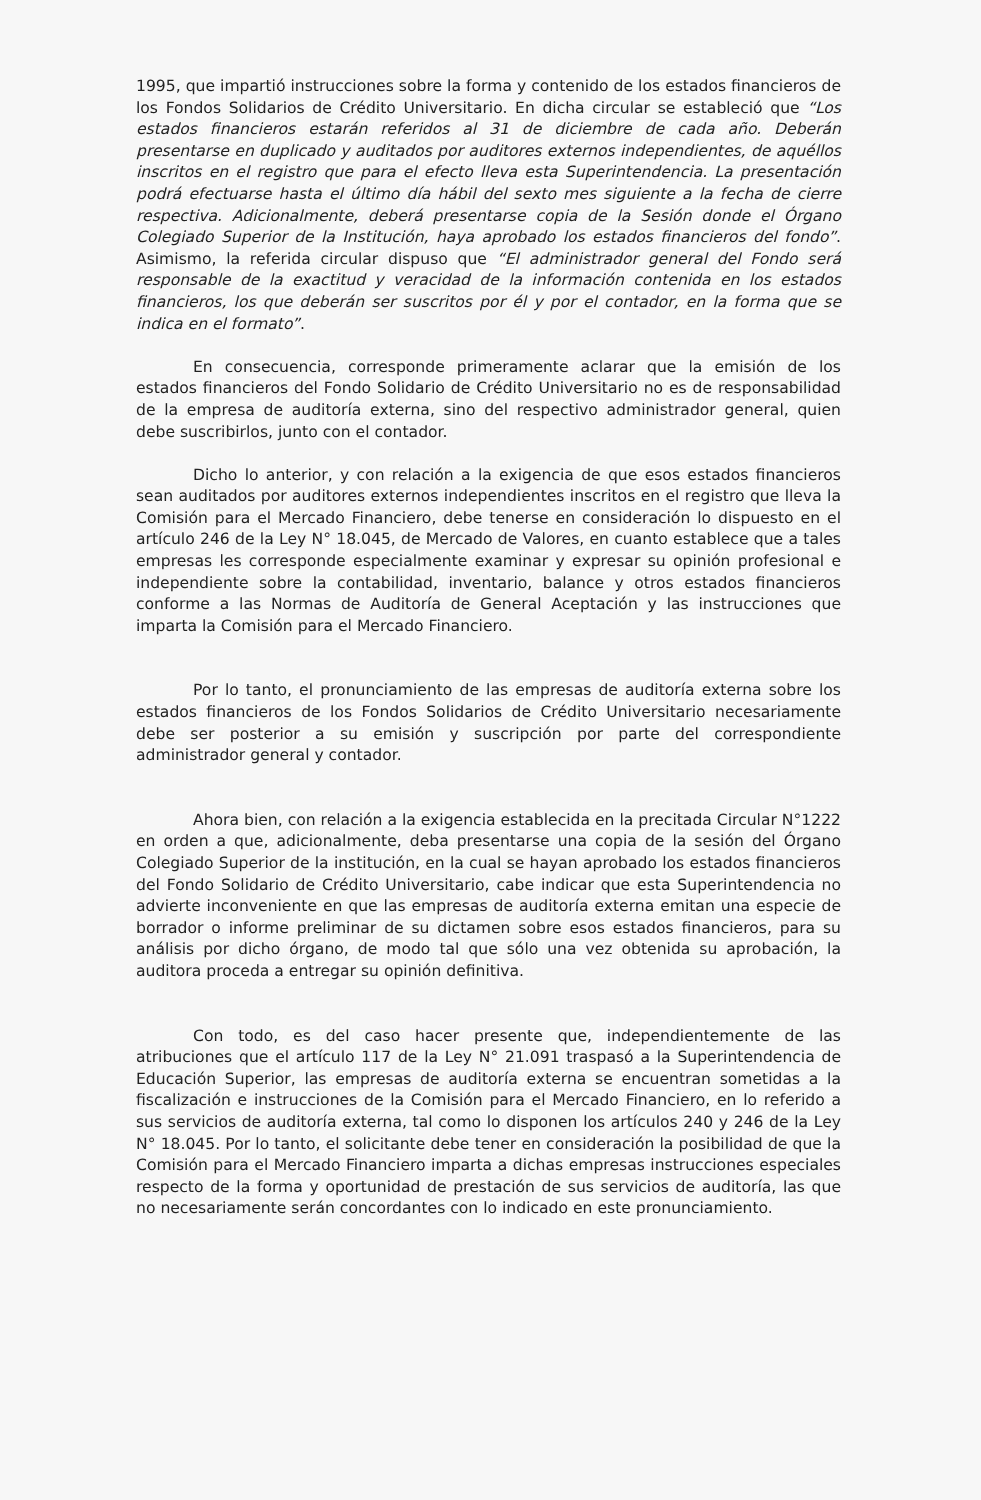1995, que impartió instrucciones sobre la forma y contenido de los estados financieros de los Fondos Solidarios de Crédito Universitario. En dicha circular se estableció que “Los estados financieros estarán referidos al 31 de diciembre de cada año. Deberán presentarse en duplicado y auditados por auditores externos independientes, de aquéllos inscritos en el registro que para el efecto lleva esta Superintendencia. La presentación podrá efectuarse hasta el último día hábil del sexto mes siguiente a la fecha de cierre respectiva. Adicionalmente, deberá presentarse copia de la Sesión donde el Órgano Colegiado Superior de la Institución, haya aprobado los estados financieros del fondo”. Asimismo, la referida circular dispuso que “El administrador general del Fondo será responsable de la exactitud y veracidad de la información contenida en los estados financieros, los que deberán ser suscritos por él y por el contador, en la forma que se indica en el formato”.
En consecuencia, corresponde primeramente aclarar que la emisión de los estados financieros del Fondo Solidario de Crédito Universitario no es de responsabilidad de la empresa de auditoría externa, sino del respectivo administrador general, quien debe suscribirlos, junto con el contador.
Dicho lo anterior, y con relación a la exigencia de que esos estados financieros sean auditados por auditores externos independientes inscritos en el registro que lleva la Comisión para el Mercado Financiero, debe tenerse en consideración lo dispuesto en el artículo 246 de la Ley N° 18.045, de Mercado de Valores, en cuanto establece que a tales empresas les corresponde especialmente examinar y expresar su opinión profesional e independiente sobre la contabilidad, inventario, balance y otros estados financieros conforme a las Normas de Auditoría de General Aceptación y las instrucciones que imparta la Comisión para el Mercado Financiero.
Por lo tanto, el pronunciamiento de las empresas de auditoría externa sobre los estados financieros de los Fondos Solidarios de Crédito Universitario necesariamente debe ser posterior a su emisión y suscripción por parte del correspondiente administrador general y contador.
Ahora bien, con relación a la exigencia establecida en la precitada Circular N°1222 en orden a que, adicionalmente, deba presentarse una copia de la sesión del Órgano Colegiado Superior de la institución, en la cual se hayan aprobado los estados financieros del Fondo Solidario de Crédito Universitario, cabe indicar que esta Superintendencia no advierte inconveniente en que las empresas de auditoría externa emitan una especie de borrador o informe preliminar de su dictamen sobre esos estados financieros, para su análisis por dicho órgano, de modo tal que sólo una vez obtenida su aprobación, la auditora proceda a entregar su opinión definitiva.
Con todo, es del caso hacer presente que, independientemente de las atribuciones que el artículo 117 de la Ley N° 21.091 traspasó a la Superintendencia de Educación Superior, las empresas de auditoría externa se encuentran sometidas a la fiscalización e instrucciones de la Comisión para el Mercado Financiero, en lo referido a sus servicios de auditoría externa, tal como lo disponen los artículos 240 y 246 de la Ley N° 18.045. Por lo tanto, el solicitante debe tener en consideración la posibilidad de que la Comisión para el Mercado Financiero imparta a dichas empresas instrucciones especiales respecto de la forma y oportunidad de prestación de sus servicios de auditoría, las que no necesariamente serán concordantes con lo indicado en este pronunciamiento.